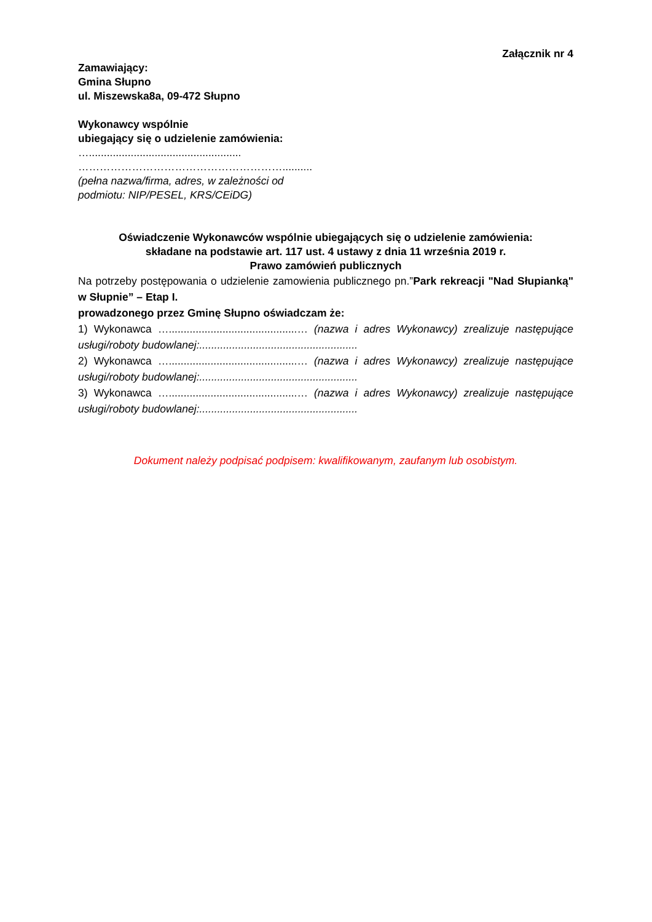Załącznik nr 4
Zamawiający:
Gmina Słupno
ul. Miszewska8a, 09-472 Słupno
Wykonawcy wspólnie
ubiegający się o udzielenie zamówienia:
…...................................................
…………………………………………………..........
(pełna nazwa/firma, adres, w zależności od
podmiotu: NIP/PESEL, KRS/CEiDG)
Oświadczenie Wykonawców wspólnie ubiegających się o udzielenie zamówienia:
składane na podstawie art. 117 ust. 4 ustawy z dnia 11 września 2019 r.
Prawo zamówień publicznych
Na potrzeby postępowania o udzielenie zamowienia publicznego pn.”Park rekreacji "Nad Słupianką" w Słupnie” – Etap I.
prowadzonego przez Gminę Słupno oświadczam że:
1) Wykonawca …...........................................… (nazwa i adres Wykonawcy) zrealizuje następujące usługi/roboty budowlanej:.....................................................
2) Wykonawca …...........................................… (nazwa i adres Wykonawcy) zrealizuje następujące usługi/roboty budowlanej:.....................................................
3) Wykonawca …...........................................… (nazwa i adres Wykonawcy) zrealizuje następujące usługi/roboty budowlanej:.....................................................
Dokument należy podpisać podpisem: kwalifikowanym, zaufanym lub osobistym.